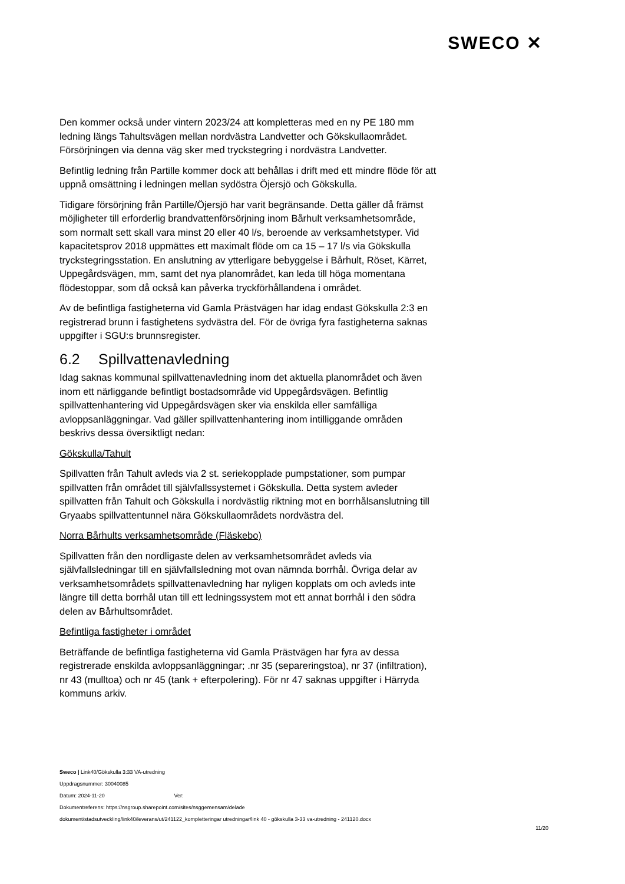SWECO ✕
Den kommer också under vintern 2023/24 att kompletteras med en ny PE 180 mm ledning längs Tahultsvägen mellan nordvästra Landvetter och Gökskullaområdet. Försörjningen via denna väg sker med tryckstegring i nordvästra Landvetter.
Befintlig ledning från Partille kommer dock att behållas i drift med ett mindre flöde för att uppnå omsättning i ledningen mellan sydöstra Öjersjö och Gökskulla.
Tidigare försörjning från Partille/Öjersjö har varit begränsande. Detta gäller då främst möjligheter till erforderlig brandvattenförsörjning inom Bårhult verksamhetsområde, som normalt sett skall vara minst 20 eller 40 l/s, beroende av verksamhetstyper. Vid kapacitetsprov 2018 uppmättes ett maximalt flöde om ca 15 – 17 l/s via Gökskulla tryckstegringsstation. En anslutning av ytterligare bebyggelse i Bårhult, Röset, Kärret, Uppegårdsvägen, mm, samt det nya planområdet, kan leda till höga momentana flödestoppar, som då också kan påverka tryckförhållandena i området.
Av de befintliga fastigheterna vid Gamla Prästvägen har idag endast Gökskulla 2:3 en registrerad brunn i fastighetens sydvästra del. För de övriga fyra fastigheterna saknas uppgifter i SGU:s brunnsregister.
6.2 Spillvattenavledning
Idag saknas kommunal spillvattenavledning inom det aktuella planområdet och även inom ett närliggande befintligt bostadsområde vid Uppegårdsvägen. Befintlig spillvattenhantering vid Uppegårdsvägen sker via enskilda eller samfälliga avloppsanläggningar. Vad gäller spillvattenhantering inom intilliggande områden beskrivs dessa översiktligt nedan:
Gökskulla/Tahult
Spillvatten från Tahult avleds via 2 st. seriekopplade pumpstationer, som pumpar spillvatten från området till självfallssystemet i Gökskulla. Detta system avleder spillvatten från Tahult och Gökskulla i nordvästlig riktning mot en borrhålsanslutning till Gryaabs spillvattentunnel nära Gökskullaområdets nordvästra del.
Norra Bårhults verksamhetsområde (Fläskebo)
Spillvatten från den nordligaste delen av verksamhetsområdet avleds via självfallsledningar till en självfallsledning mot ovan nämnda borrhål. Övriga delar av verksamhetsområdets spillvattenavledning har nyligen kopplats om och avleds inte längre till detta borrhål utan till ett ledningssystem mot ett annat borrhål i den södra delen av Bårhultsområdet.
Befintliga fastigheter i området
Beträffande de befintliga fastigheterna vid Gamla Prästvägen har fyra av dessa registrerade enskilda avloppsanläggningar; .nr 35 (separeringstoa), nr 37 (infiltration), nr 43 (mulltoa) och nr 45 (tank + efterpolering). För nr 47 saknas uppgifter i Härryda kommuns arkiv.
Sweco | Link40/Gökskulla 3:33 VA-utredning
Uppdragsnummer: 30040085
Datum: 2024-11-20 Ver:
Dokumentreferens: https://nsgroup.sharepoint.com/sites/nsggemensam/delade
dokument/stadsutveckling/link40/leverans/ut/241122_kompletteringar utredningar/link 40 - gökskulla 3-33 va-utredning - 241120.docx
11/20